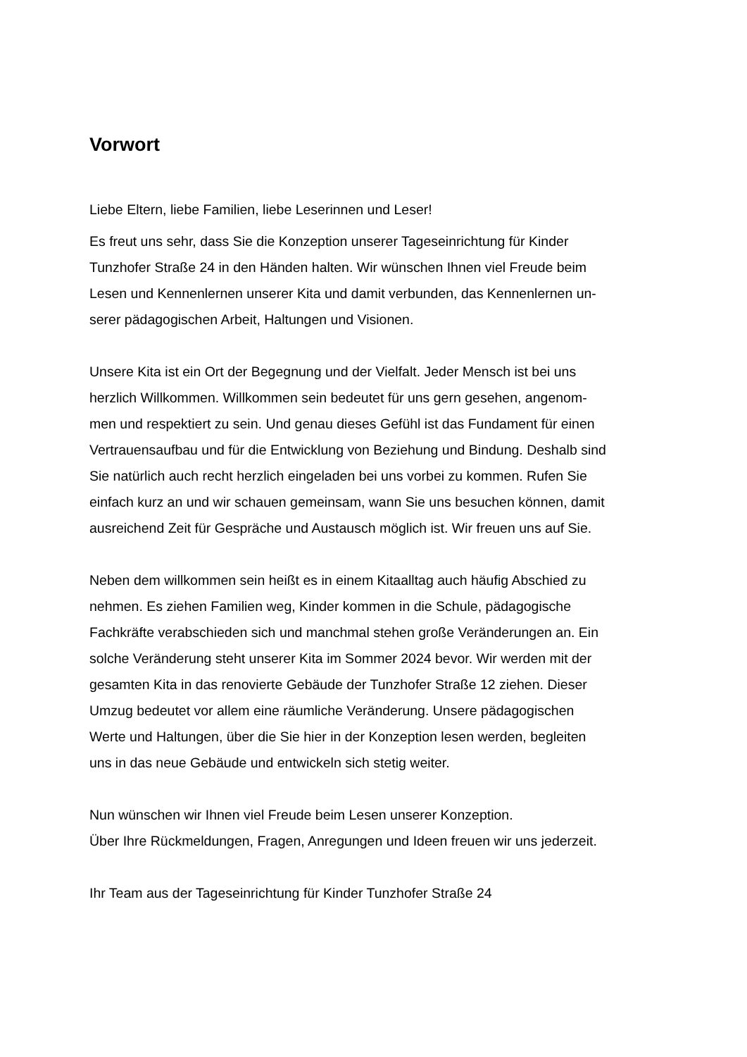Vorwort
Liebe Eltern, liebe Familien, liebe Leserinnen und Leser!
Es freut uns sehr, dass Sie die Konzeption unserer Tageseinrichtung für Kinder
Tunzhofer Straße 24 in den Händen halten. Wir wünschen Ihnen viel Freude beim
Lesen und Kennenlernen unserer Kita und damit verbunden, das Kennenlernen un-
serer pädagogischen Arbeit, Haltungen und Visionen.
Unsere Kita ist ein Ort der Begegnung und der Vielfalt. Jeder Mensch ist bei uns
herzlich Willkommen. Willkommen sein bedeutet für uns gern gesehen, angenom-
men und respektiert zu sein. Und genau dieses Gefühl ist das Fundament für einen
Vertrauensaufbau und für die Entwicklung von Beziehung und Bindung. Deshalb sind
Sie natürlich auch recht herzlich eingeladen bei uns vorbei zu kommen. Rufen Sie
einfach kurz an und wir schauen gemeinsam, wann Sie uns besuchen können, damit
ausreichend Zeit für Gespräche und Austausch möglich ist. Wir freuen uns auf Sie.
Neben dem willkommen sein heißt es in einem Kitaalltag auch häufig Abschied zu
nehmen. Es ziehen Familien weg, Kinder kommen in die Schule, pädagogische
Fachkräfte verabschieden sich und manchmal stehen große Veränderungen an. Ein
solche Veränderung steht unserer Kita im Sommer 2024 bevor. Wir werden mit der
gesamten Kita in das renovierte Gebäude der Tunzhofer Straße 12 ziehen. Dieser
Umzug bedeutet vor allem eine räumliche Veränderung. Unsere pädagogischen
Werte und Haltungen, über die Sie hier in der Konzeption lesen werden, begleiten
uns in das neue Gebäude und entwickeln sich stetig weiter.
Nun wünschen wir Ihnen viel Freude beim Lesen unserer Konzeption.
Über Ihre Rückmeldungen, Fragen, Anregungen und Ideen freuen wir uns jederzeit.
Ihr Team aus der Tageseinrichtung für Kinder Tunzhofer Straße 24